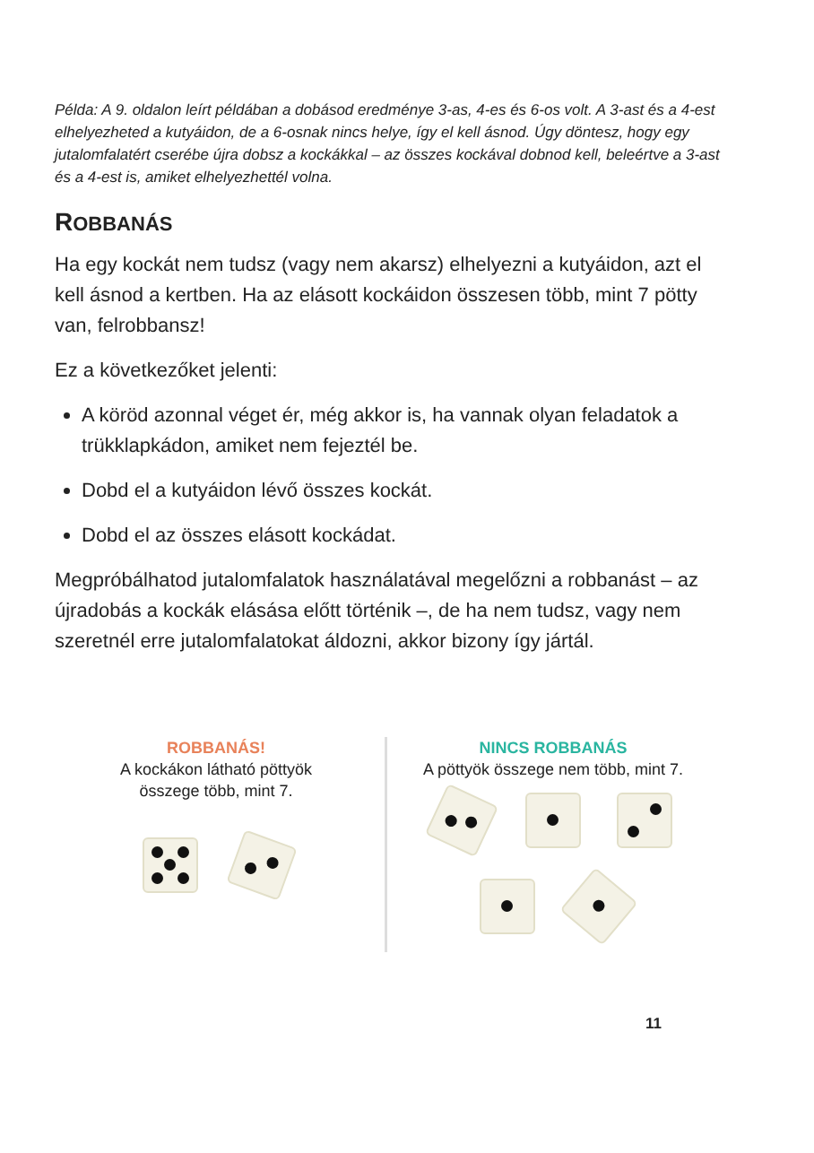Példa: A 9. oldalon leírt példában a dobásod eredménye 3-as, 4-es és 6-os volt. A 3-ast és a 4-est elhelyezheted a kutyáidon, de a 6-osnak nincs helye, így el kell ásnod. Úgy döntesz, hogy egy jutalomfalatért cserébe újra dobsz a kockákkal – az összes kockával dobnod kell, beleértve a 3-ast és a 4-est is, amiket elhelyezhettél volna.
ROBBANÁS
Ha egy kockát nem tudsz (vagy nem akarsz) elhelyezni a kutyáidon, azt el kell ásnod a kertben. Ha az elásott kockáidon összesen több, mint 7 pötty van, felrobbansz!
Ez a következőket jelenti:
A köröd azonnal véget ér, még akkor is, ha vannak olyan feladatok a trükklapkádon, amiket nem fejeztél be.
Dobd el a kutyáidon lévő összes kockát.
Dobd el az összes elásott kockádat.
Megpróbálhatod jutalomfalatok használatával megelőzni a robbanást – az újradobás a kockák elásása előtt történik –, de ha nem tudsz, vagy nem szeretnél erre jutalomfalatokat áldozni, akkor bizony így jártál.
ROBBANÁS!
A kockákon látható pöttyök
összege több, mint 7.
NINCS ROBBANÁS
A pöttyök összege nem több, mint 7.
11